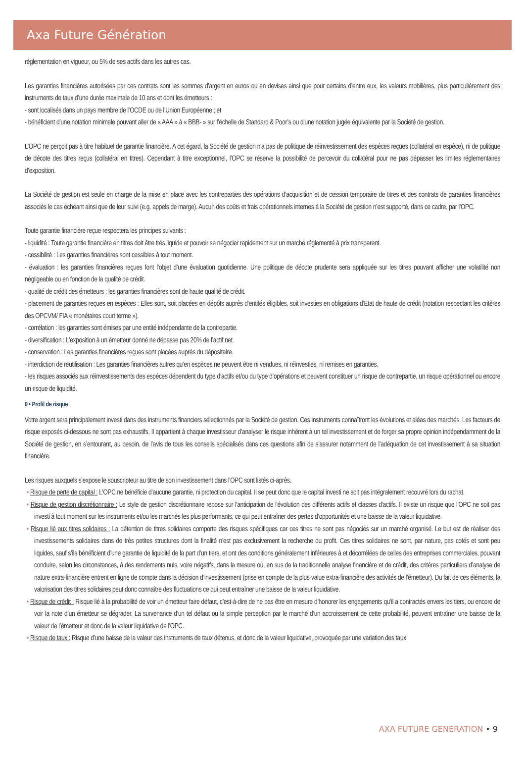Axa Future Génération
réglementation en vigueur, ou 5% de ses actifs dans les autres cas.
Les garanties financières autorisées par ces contrats sont les sommes d’argent en euros ou en devises ainsi que pour certains d’entre eux, les valeurs mobilières, plus particulièrement des instruments de taux d’une durée maximale de 10 ans et dont les émetteurs :
- sont localisés dans un pays membre de l’OCDE ou de l’Union Européenne ; et
- bénéficient d’une notation minimale pouvant aller de « AAA » à « BBB- » sur l’échelle de Standard & Poor’s ou d’une notation jugée équivalente par la Société de gestion.
L’OPC ne perçoit pas à titre habituel de garantie financière. A cet égard, la Société de gestion n'a pas de politique de réinvestissement des espèces reçues (collatéral en espèce), ni de politique de décote des titres reçus (collatéral en titres). Cependant à titre exceptionnel, l’OPC se réserve la possibilité de percevoir du collatéral pour ne pas dépasser les limites réglementaires d’exposition.
La Société de gestion est seule en charge de la mise en place avec les contreparties des opérations d’acquisition et de cession temporaire de titres et des contrats de garanties financières associés le cas échéant ainsi que de leur suivi (e.g. appels de marge). Aucun des coûts et frais opérationnels internes à la Société de gestion n’est supporté, dans ce cadre, par l’OPC.
Toute garantie financière reçue respectera les principes suivants :
- liquidité : Toute garantie financière en titres doit être très liquide et pouvoir se négocier rapidement sur un marché réglementé à prix transparent.
- cessibilité : Les garanties financières sont cessibles à tout moment.
- évaluation : les garanties financières reçues font l’objet d’une évaluation quotidienne. Une politique de décote prudente sera appliquée sur les titres pouvant afficher une volatilité non négligeable ou en fonction de la qualité de crédit.
- qualité de crédit des émetteurs : les garanties financières sont de haute qualité de crédit.
- placement de garanties reçues en espèces : Elles sont, soit placées en dépôts auprès d’entités éligibles, soit investies en obligations d’Etat de haute de crédit (notation respectant les critères des OPCVM/ FIA « monétaires court terme »).
- corrélation : les garanties sont émises par une entité indépendante de la contrepartie.
- diversification : L’exposition à un émetteur donné ne dépasse pas 20% de l’actif net.
- conservation : Les garanties financières reçues sont placées auprès du dépositaire.
- interdiction de réutilisation : Les garanties financières autres qu’en espèces ne peuvent être ni vendues, ni réinvesties, ni remises en garanties.
- les risques associés aux réinvestissements des espèces dépendent du type d’actifs et/ou du type d’opérations et peuvent constituer un risque de contrepartie, un risque opérationnel ou encore un risque de liquidité.
9 • Profil de risque
Votre argent sera principalement investi dans des instruments financiers sélectionnés par la Société de gestion. Ces instruments connaîtront les évolutions et aléas des marchés. Les facteurs de risque exposés ci-dessous ne sont pas exhaustifs. Il appartient à chaque investisseur d’analyser le risque inhérent à un tel investissement et de forger sa propre opinion indépendamment de la Société de gestion, en s’entourant, au besoin, de l’avis de tous les conseils spécialisés dans ces questions afin de s’assurer notamment de l’adéquation de cet investissement à sa situation financière.
Les risques auxquels s’expose le souscripteur au titre de son investissement dans l'OPC sont listés ci-après.
• Risque de perte de capital : L'OPC ne bénéficie d’aucune garantie, ni protection du capital. Il se peut donc que le capital investi ne soit pas intégralement recouvré lors du rachat.
• Risque de gestion discrétionnaire : Le style de gestion discrétionnaire repose sur l'anticipation de l'évolution des différents actifs et classes d'actifs. Il existe un risque que l'OPC ne soit pas investi à tout moment sur les instruments et/ou les marchés les plus performants, ce qui peut entraîner des pertes d’opportunités et une baisse de la valeur liquidative.
• Risque lié aux titres solidaires : La détention de titres solidaires comporte des risques spécifiques car ces titres ne sont pas négociés sur un marché organisé. Le but est de réaliser des investissements solidaires dans de très petites structures dont la finalité n’est pas exclusivement la recherche du profit. Ces titres solidaires ne sont, par nature, pas cotés et sont peu liquides, sauf s’ils bénéficient d’une garantie de liquidité de la part d’un tiers, et ont des conditions généralement inférieures à et décorrélées de celles des entreprises commerciales, pouvant conduire, selon les circonstances, à des rendements nuls, voire négatifs, dans la mesure où, en sus de la traditionnelle analyse financière et de crédit, des critères particuliers d’analyse de nature extra-financière entrent en ligne de compte dans la décision d’investissement (prise en compte de la plus-value extra-financière des activités de l’émetteur). Du fait de ces éléments, la valorisation des titres solidaires peut donc connaître des fluctuations ce qui peut entraîner une baisse de la valeur liquidative.
• Risque de crédit : Risque lié à la probabilité de voir un émetteur faire défaut, c’est-à-dire de ne pas être en mesure d’honorer les engagements qu’il a contractés envers les tiers, ou encore de voir la note d’un émetteur se dégrader. La survenance d’un tel défaut ou la simple perception par le marché d’un accroissement de cette probabilité, peuvent entraîner une baisse de la valeur de l’émetteur et donc de la valeur liquidative de l'OPC.
• Risque de taux : Risque d’une baisse de la valeur des instruments de taux détenus, et donc de la valeur liquidative, provoquée par une variation des taux
AXA FUTURE GENERATION • 9